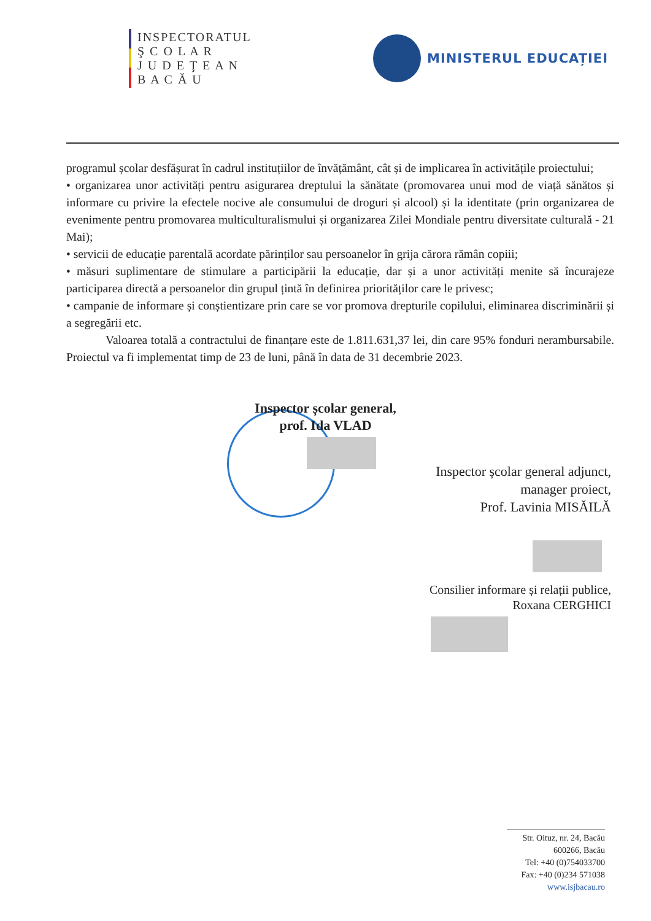INSPECTORATUL
Ş C O L A R
J U D E Ţ E A N
B A C Ă U
MINISTERUL EDUCAȚIEI
programul școlar desfășurat în cadrul instituțiilor de învățământ, cât și de implicarea în activitățile proiectului;
• organizarea unor activități pentru asigurarea dreptului la sănătate (promovarea unui mod de viață sănătos și informare cu privire la efectele nocive ale consumului de droguri și alcool) și la identitate (prin organizarea de evenimente pentru promovarea multiculturalismului și organizarea Zilei Mondiale pentru diversitate culturală - 21 Mai);
• servicii de educație parentală acordate părinților sau persoanelor în grija cărora rămân copiii;
• măsuri suplimentare de stimulare a participării la educație, dar și a unor activități menite să încurajeze participarea directă a persoanelor din grupul țintă în definirea priorităților care le privesc;
• campanie de informare și conștientizare prin care se vor promova drepturile copilului, eliminarea discriminării și a segregării etc.
Valoarea totală a contractului de finanțare este de 1.811.631,37 lei, din care 95% fonduri nerambursabile. Proiectul va fi implementat timp de 23 de luni, până în data de 31 decembrie 2023.
Inspector școlar general,
prof. Ida VLAD
Inspector școlar general adjunct,
manager proiect,
Prof. Lavinia MISĂILĂ
Consilier informare și relații publice,
Roxana CERGHICI
Str. Oituz, nr. 24, Bacău
600266, Bacău
Tel: +40 (0)754033700
Fax: +40 (0)234 571038
www.isjbacau.ro